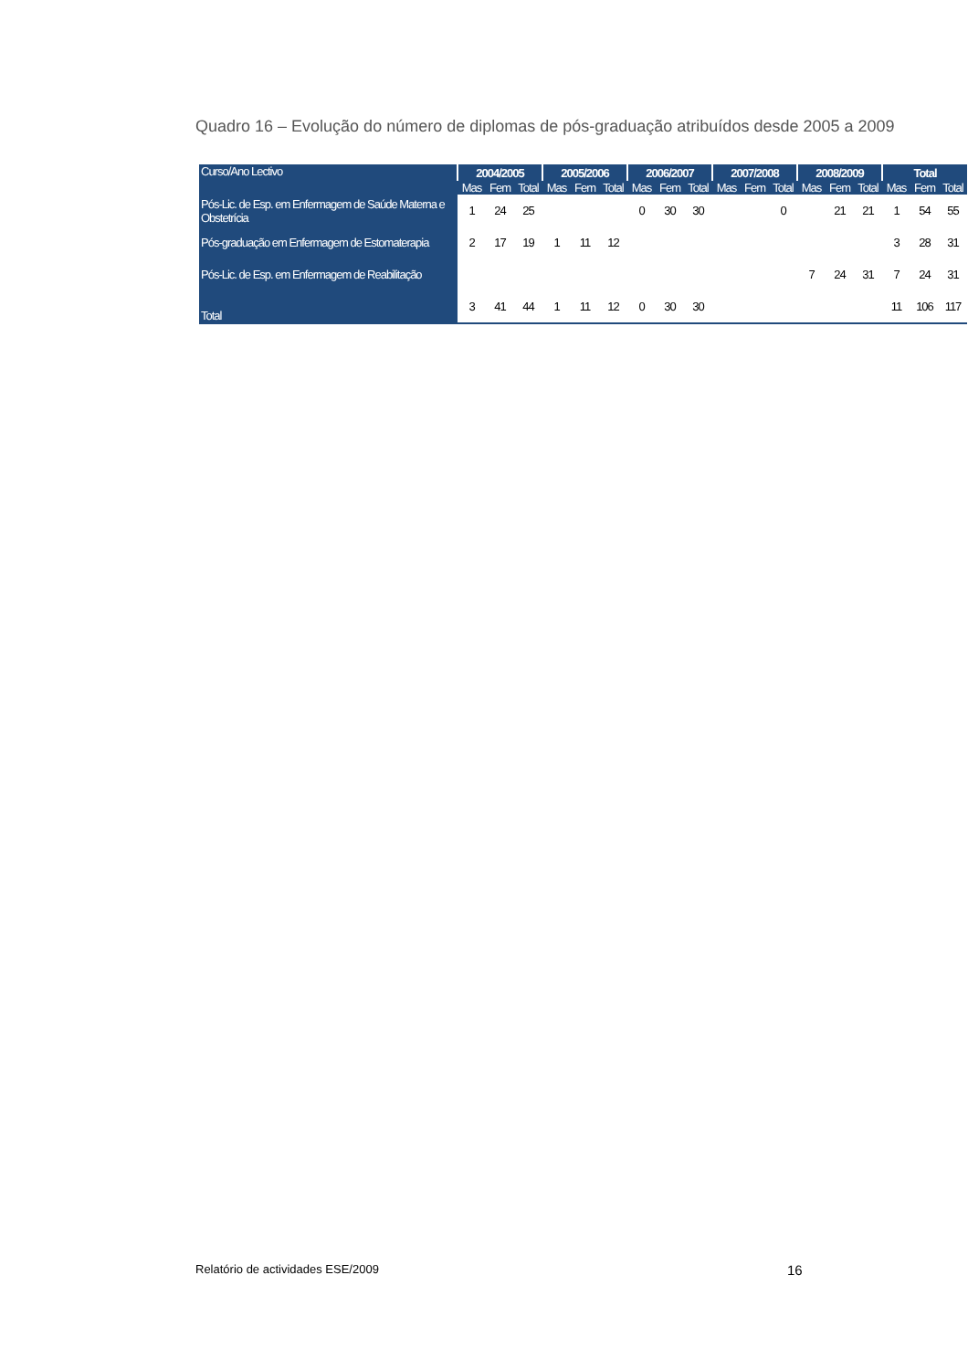Quadro 16 – Evolução do número de diplomas de pós-graduação atribuídos desde 2005 a 2009
| Curso/Ano Lectivo | 2004/2005 | | | 2005/2006 | | | 2006/2007 | | | 2007/2008 | | | 2008/2009 | | | Total | | |
| --- | --- | --- | --- | --- | --- | --- | --- | --- | --- | --- | --- | --- | --- | --- | --- | --- | --- | --- |
| | Mas | Fem | Total | Mas | Fem | Total | Mas | Fem | Total | Mas | Fem | Total | Mas | Fem | Total | Mas | Fem | Total |
| Pós-Lic. de Esp. em Enfermagem de Saúde Materna e Obstetrícia | 1 | 24 | 25 | | | | 0 | 30 | 30 | | | 0 | | 21 | 21 | 1 | 54 | 55 |
| Pós-graduação em Enfermagem de Estomaterapia | 2 | 17 | 19 | 1 | 11 | 12 | | | | | | | | | | 3 | 28 | 31 |
| Pós-Lic. de Esp. em Enfermagem de Reabilitação | | | | | | | | | | | | | 7 | 24 | 31 | 7 | 24 | 31 |
| Total | 3 | 41 | 44 | 1 | 11 | 12 | 0 | 30 | 30 | | | | | | | 11 | 106 | 117 |
Relatório de actividades ESE/2009
16